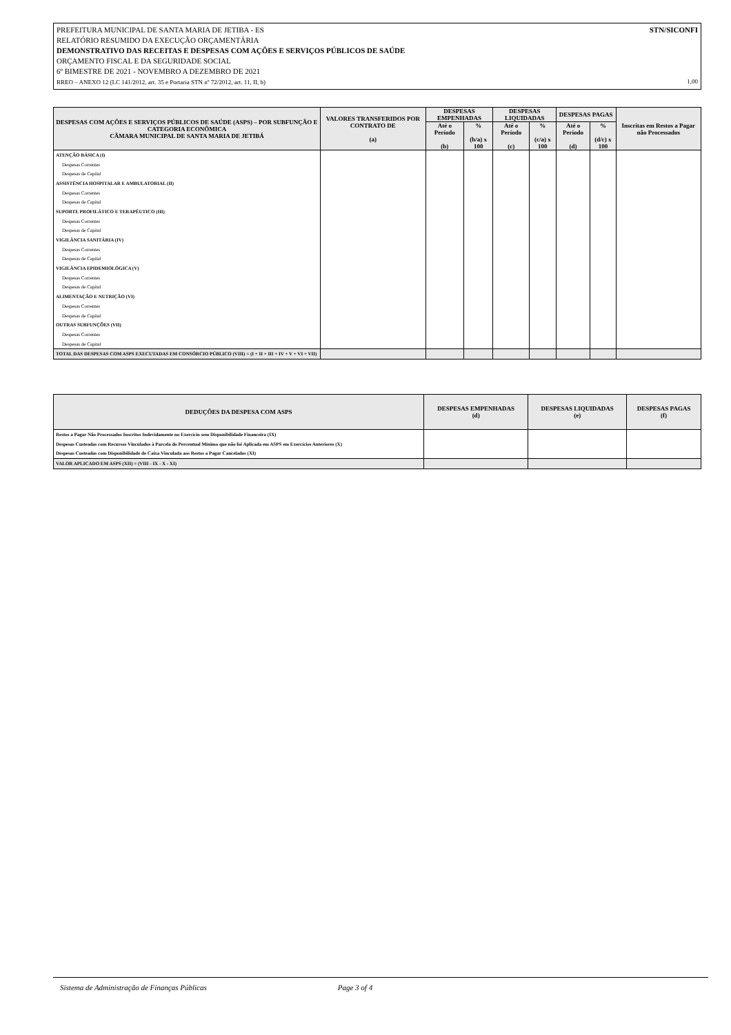STN/SICONFI PREFEITURA MUNICIPAL DE SANTA MARIA DE JETIBA - ES
RELATÓRIO RESUMIDO DA EXECUÇÃO ORÇAMENTÁRIA
DEMONSTRATIVO DAS RECEITAS E DESPESAS COM AÇÕES E SERVIÇOS PÚBLICOS DE SAÚDE
ORÇAMENTO FISCAL E DA SEGURIDADE SOCIAL
6º BIMESTRE DE 2021 - NOVEMBRO A DEZEMBRO DE 2021
RREO – ANEXO 12 (LC 141/2012, art. 35 e Portaria STN nº 72/2012, art. 11, II, b) 1,00
| DESPESAS COM AÇÕES E SERVIÇOS PÚBLICOS DE SAÚDE (ASPS) – POR SUBFUNÇÃO E CATEGORIA ECONÔMICA CÂMARA MUNICIPAL DE SANTA MARIA DE JETIBÁ | VALORES TRANSFERIDOS POR CONTRATO DE (a) | DESPESAS EMPENHADAS | | DESPESAS LIQUIDADAS | | DESPESAS PAGAS | | Inscritas em Restos a Pagar não Processados |
| --- | --- | --- | --- | --- | --- | --- | --- | --- |
| | | Até o Período (b) | % (b/a) x 100 | Até o Período (c) | % (c/a) x 100 | Até o Período (d) | % (d/c) x 100 | |
| ATENÇÃO BÁSICA (I) | | | | | | | | |
| Despesas Correntes | | | | | | | | |
| Despesas de Capital | | | | | | | | |
| ASSISTÊNCIA HOSPITALAR E AMBULATORIAL (II) | | | | | | | | |
| Despesas Correntes | | | | | | | | |
| Despesas de Capital | | | | | | | | |
| SUPORTE PROFILÁTICO E TERAPÊUTICO (III) | | | | | | | | |
| Despesas Correntes | | | | | | | | |
| Despesas de Capital | | | | | | | | |
| VIGILÂNCIA SANITÁRIA (IV) | | | | | | | | |
| Despesas Correntes | | | | | | | | |
| Despesas de Capital | | | | | | | | |
| VIGILÂNCIA EPIDEMIOLÓGICA (V) | | | | | | | | |
| Despesas Correntes | | | | | | | | |
| Despesas de Capital | | | | | | | | |
| ALIMENTAÇÃO E NUTRIÇÃO (VI) | | | | | | | | |
| Despesas Correntes | | | | | | | | |
| Despesas de Capital | | | | | | | | |
| OUTRAS SUBFUNÇÕES (VII) | | | | | | | | |
| Despesas Correntes | | | | | | | | |
| Despesas de Capital | | | | | | | | |
| TOTAL DAS DESPESAS COM ASPS EXECUTADAS EM CONSÓRCIO PÚBLICO (VIII) = (I + II + III + IV + V + VI + VII) | | | | | | | | |
| DEDUÇÕES DA DESPESA COM ASPS | DESPESAS EMPENHADAS (d) | DESPESAS LIQUIDADAS (e) | DESPESAS PAGAS (f) |
| --- | --- | --- | --- |
| Restos a Pagar Não Processados Inscritos Indevidamente no Exercício sem Disponibilidade Financeira (IX) | | | |
| Despesas Custeadas com Recursos Vinculados à Parcela do Percentual Mínimo que não foi Aplicada em ASPS em Exercícios Anteriores (X) | | | |
| Despesas Custeadas com Disponibilidade de Caixa Vinculada aos Restos a Pagar Cancelados (XI) | | | |
| VALOR APLICADO EM ASPS (XII) = (VIII - IX - X - XI) | | | |
Sistema de Administração de Finanças Públicas Page 3 of 4